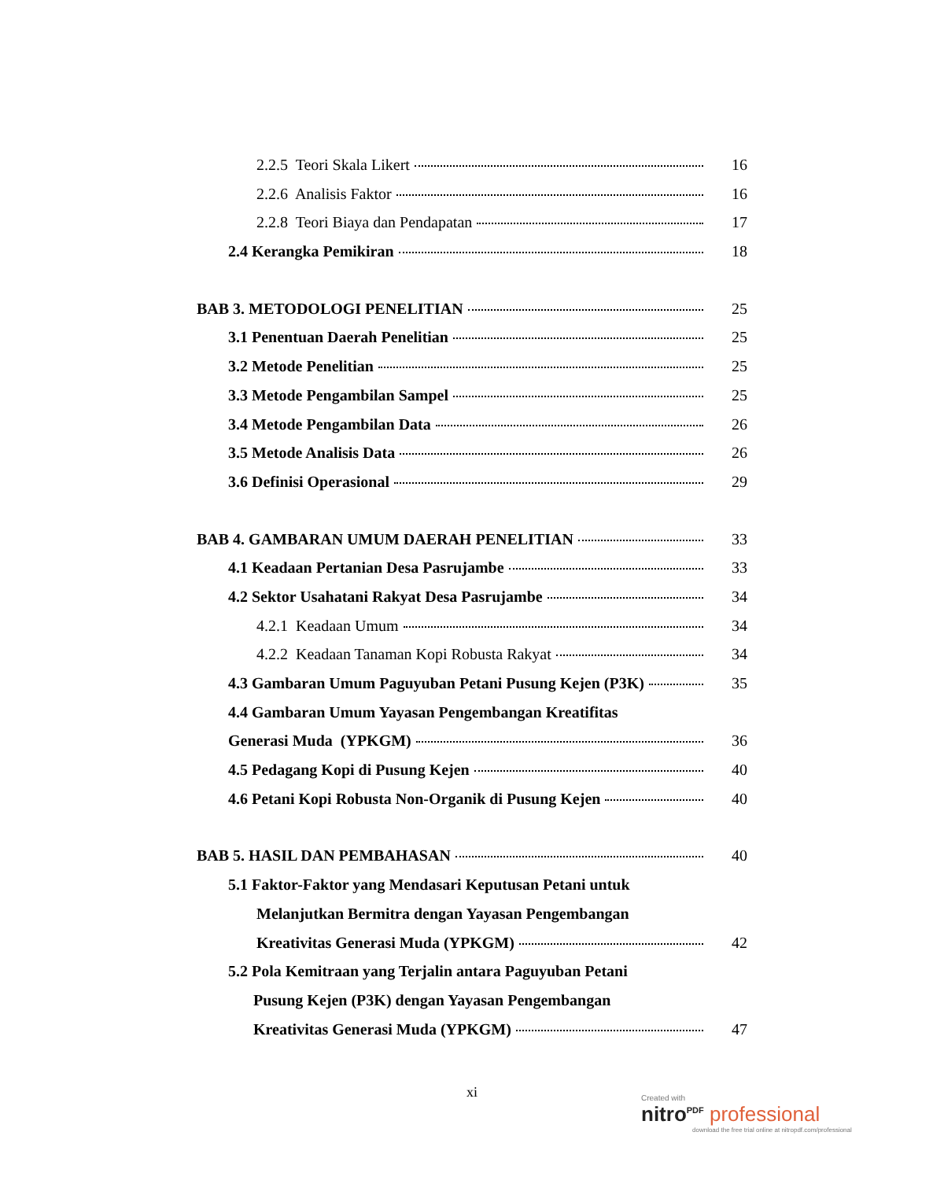2.2.5 Teori Skala Likert 16
2.2.6 Analisis Faktor 16
2.2.8 Teori Biaya dan Pendapatan 17
2.4 Kerangka Pemikiran 18
BAB 3. METODOLOGI PENELITIAN 25
3.1 Penentuan Daerah Penelitian 25
3.2 Metode Penelitian 25
3.3 Metode Pengambilan Sampel 25
3.4 Metode Pengambilan Data 26
3.5 Metode Analisis Data 26
3.6 Definisi Operasional 29
BAB 4. GAMBARAN UMUM DAERAH PENELITIAN 33
4.1 Keadaan Pertanian Desa Pasrujambe 33
4.2 Sektor Usahatani Rakyat Desa Pasrujambe 34
4.2.1 Keadaan Umum 34
4.2.2 Keadaan Tanaman Kopi Robusta Rakyat 34
4.3 Gambaran Umum Paguyuban Petani Pusung Kejen (P3K) 35
4.4 Gambaran Umum Yayasan Pengembangan Kreatifitas
Generasi Muda (YPKGM) 36
4.5 Pedagang Kopi di Pusung Kejen 40
4.6 Petani Kopi Robusta Non-Organik di Pusung Kejen 40
BAB 5. HASIL DAN PEMBAHASAN 40
5.1 Faktor-Faktor yang Mendasari Keputusan Petani untuk
Melanjutkan Bermitra dengan Yayasan Pengembangan
Kreativitas Generasi Muda (YPKGM) 42
5.2 Pola Kemitraan yang Terjalin antara Paguyuban Petani
Pusung Kejen (P3K) dengan Yayasan Pengembangan
Kreativitas Generasi Muda (YPKGM) 47
xi
Created with
nitro<sup>PDF</sup> professional
download the free trial online at nitropdf.com/professional